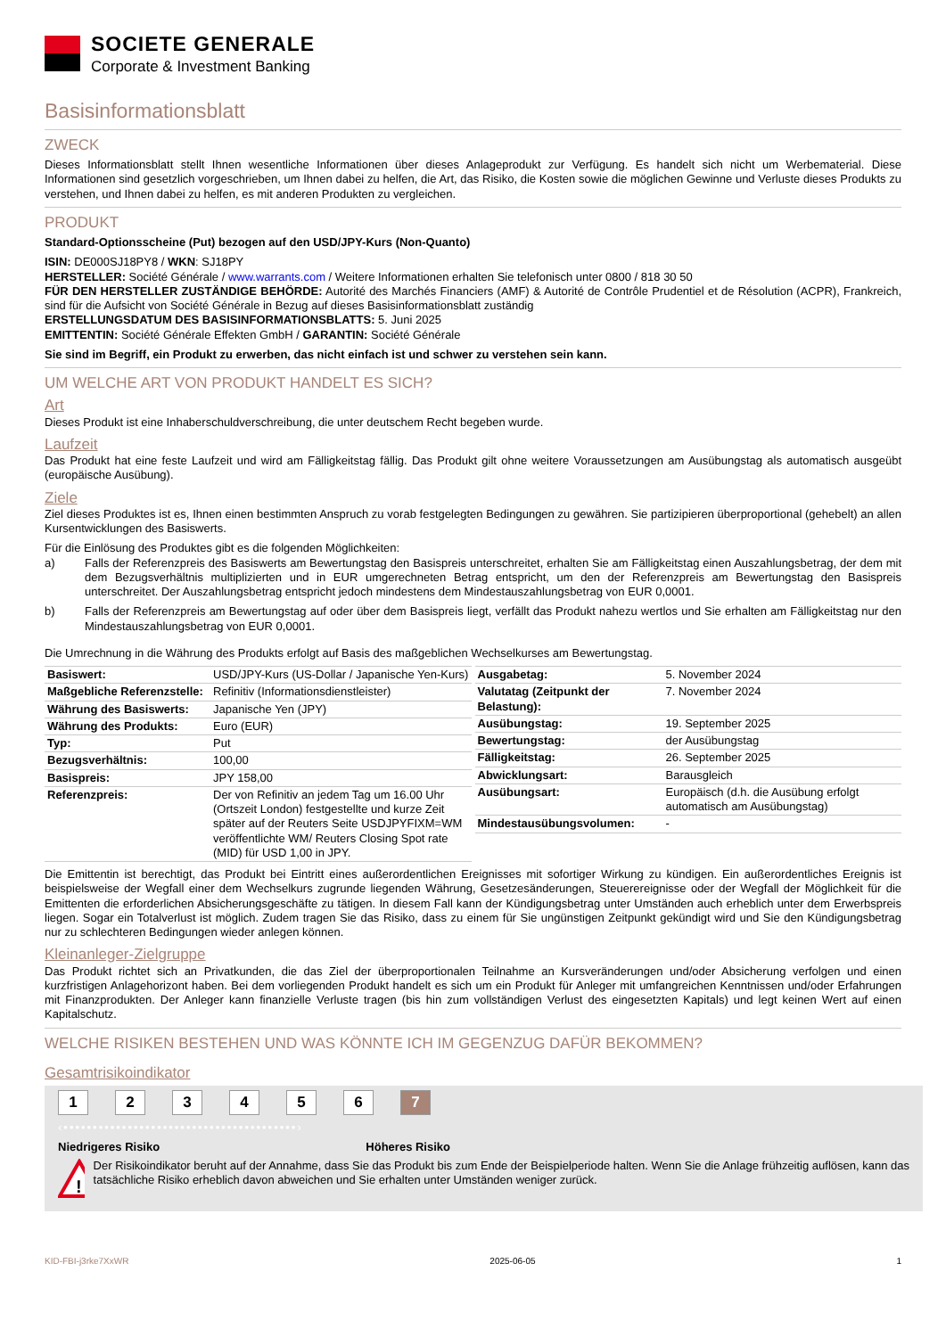SOCIETE GENERALE
Corporate & Investment Banking
Basisinformationsblatt
ZWECK
Dieses Informationsblatt stellt Ihnen wesentliche Informationen über dieses Anlageprodukt zur Verfügung. Es handelt sich nicht um Werbematerial. Diese Informationen sind gesetzlich vorgeschrieben, um Ihnen dabei zu helfen, die Art, das Risiko, die Kosten sowie die möglichen Gewinne und Verluste dieses Produkts zu verstehen, und Ihnen dabei zu helfen, es mit anderen Produkten zu vergleichen.
PRODUKT
Standard-Optionsscheine (Put) bezogen auf den USD/JPY-Kurs (Non-Quanto)
ISIN: DE000SJ18PY8 / WKN: SJ18PY
HERSTELLER: Société Générale / www.warrants.com / Weitere Informationen erhalten Sie telefonisch unter 0800 / 818 30 50
FÜR DEN HERSTELLER ZUSTÄNDIGE BEHÖRDE: Autorité des Marchés Financiers (AMF) & Autorité de Contrôle Prudentiel et de Résolution (ACPR), Frankreich, sind für die Aufsicht von Société Générale in Bezug auf dieses Basisinformationsblatt zuständig
ERSTELLUNGSDATUM DES BASISINFORMATIONSBLATTS: 5. Juni 2025
EMITTENTIN: Société Générale Effekten GmbH / GARANTIN: Société Générale
Sie sind im Begriff, ein Produkt zu erwerben, das nicht einfach ist und schwer zu verstehen sein kann.
UM WELCHE ART VON PRODUKT HANDELT ES SICH?
Art
Dieses Produkt ist eine Inhaberschuldverschreibung, die unter deutschem Recht begeben wurde.
Laufzeit
Das Produkt hat eine feste Laufzeit und wird am Fälligkeitstag fällig. Das Produkt gilt ohne weitere Voraussetzungen am Ausübungstag als automatisch ausgeübt (europäische Ausübung).
Ziele
Ziel dieses Produktes ist es, Ihnen einen bestimmten Anspruch zu vorab festgelegten Bedingungen zu gewähren. Sie partizipieren überproportional (gehebelt) an allen Kursentwicklungen des Basiswerts.
Für die Einlösung des Produktes gibt es die folgenden Möglichkeiten:
a) Falls der Referenzpreis des Basiswerts am Bewertungstag den Basispreis unterschreitet, erhalten Sie am Fälligkeitstag einen Auszahlungsbetrag, der dem mit dem Bezugsverhältnis multiplizierten und in EUR umgerechneten Betrag entspricht, um den der Referenzpreis am Bewertungstag den Basispreis unterschreitet. Der Auszahlungsbetrag entspricht jedoch mindestens dem Mindestauszahlungsbetrag von EUR 0,0001.
b) Falls der Referenzpreis am Bewertungstag auf oder über dem Basispreis liegt, verfällt das Produkt nahezu wertlos und Sie erhalten am Fälligkeitstag nur den Mindestauszahlungsbetrag von EUR 0,0001.
Die Umrechnung in die Währung des Produkts erfolgt auf Basis des maßgeblichen Wechselkurses am Bewertungstag.
| Basiswert: | USD/JPY-Kurs (US-Dollar / Japanische Yen-Kurs) |
| Maßgebliche Referenzstelle: | Refinitiv (Informationsdienstleister) |
| Währung des Basiswerts: | Japanische Yen (JPY) |
| Währung des Produkts: | Euro (EUR) |
| Typ: | Put |
| Bezugsverhältnis: | 100,00 |
| Basispreis: | JPY 158,00 |
| Referenzpreis: | Der von Refinitiv an jedem Tag um 16.00 Uhr (Ortszeit London) festgestellte und kurze Zeit später auf der Reuters Seite USDJPYFIXM=WM veröffentlichte WM/ Reuters Closing Spot rate (MID) für USD 1,00 in JPY. |
| Ausgabetag: | 5. November 2024 |
| Valutatag (Zeitpunkt der Belastung): | 7. November 2024 |
| Ausübungstag: | 19. September 2025 |
| Bewertungstag: | der Ausübungstag |
| Fälligkeitstag: | 26. September 2025 |
| Abwicklungsart: | Barausgleich |
| Ausübungsart: | Europäisch (d.h. die Ausübung erfolgt automatisch am Ausübungstag) |
| Mindestausübungsvolumen: | - |
Die Emittentin ist berechtigt, das Produkt bei Eintritt eines außerordentlichen Ereignisses mit sofortiger Wirkung zu kündigen. Ein außerordentliches Ereignis ist beispielsweise der Wegfall einer dem Wechselkurs zugrunde liegenden Währung, Gesetzesänderungen, Steuerereignisse oder der Wegfall der Möglichkeit für die Emittenten die erforderlichen Absicherungsgeschäfte zu tätigen. In diesem Fall kann der Kündigungsbetrag unter Umständen auch erheblich unter dem Erwerbspreis liegen. Sogar ein Totalverlust ist möglich. Zudem tragen Sie das Risiko, dass zu einem für Sie ungünstigen Zeitpunkt gekündigt wird und Sie den Kündigungsbetrag nur zu schlechteren Bedingungen wieder anlegen können.
Kleinanleger-Zielgruppe
Das Produkt richtet sich an Privatkunden, die das Ziel der überproportionalen Teilnahme an Kursveränderungen und/oder Absicherung verfolgen und einen kurzfristigen Anlagehorizont haben. Bei dem vorliegenden Produkt handelt es sich um ein Produkt für Anleger mit umfangreichen Kenntnissen und/oder Erfahrungen mit Finanzprodukten. Der Anleger kann finanzielle Verluste tragen (bis hin zum vollständigen Verlust des eingesetzten Kapitals) und legt keinen Wert auf einen Kapitalschutz.
WELCHE RISIKEN BESTEHEN UND WAS KÖNNTE ICH IM GEGENZUG DAFÜR BEKOMMEN?
Gesamtrisikoindikator
1234567
‹••••••••••••••••••••••••••••••••••••••••›
Niedrigeres Risiko Höheres Risiko
!
Der Risikoindikator beruht auf der Annahme, dass Sie das Produkt bis zum Ende der Beispielperiode halten. Wenn Sie die Anlage frühzeitig auflösen, kann das tatsächliche Risiko erheblich davon abweichen und Sie erhalten unter Umständen weniger zurück.
KID-FBI-j3rke7XxWR 2025-06-05 1